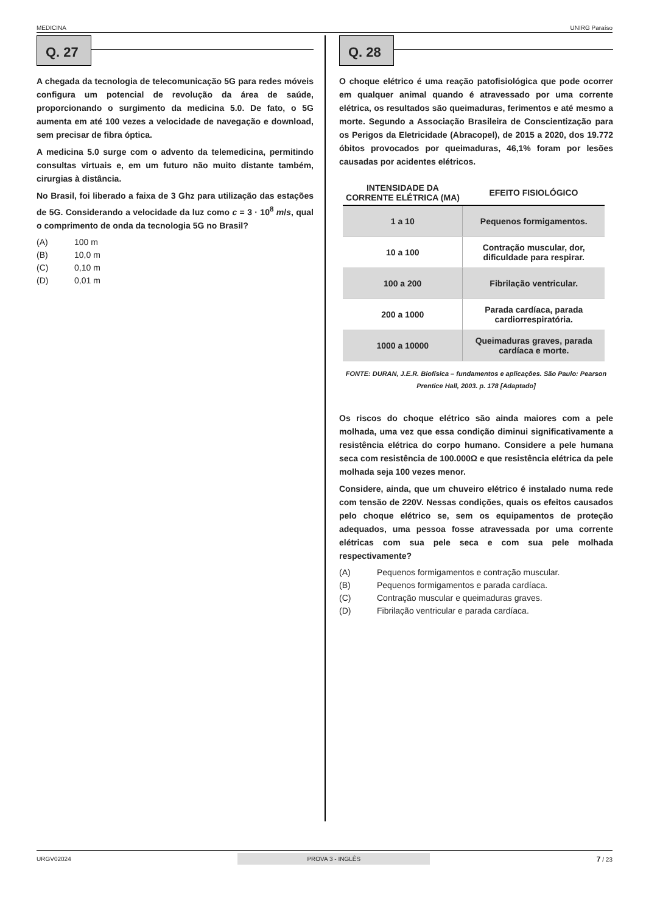MEDICINA UNIRG Paraíso
Q. 27
A chegada da tecnologia de telecomunicação 5G para redes móveis configura um potencial de revolução da área de saúde, proporcionando o surgimento da medicina 5.0. De fato, o 5G aumenta em até 100 vezes a velocidade de navegação e download, sem precisar de fibra óptica.
A medicina 5.0 surge com o advento da telemedicina, permitindo consultas virtuais e, em um futuro não muito distante também, cirurgias à distância.
No Brasil, foi liberado a faixa de 3 Ghz para utilização das estações de 5G. Considerando a velocidade da luz como c = 3 · 10<sup>8</sup> m/s, qual o comprimento de onda da tecnologia 5G no Brasil?
(A) 100 m
(B) 10,0 m
(C) 0,10 m
(D) 0,01 m
Q. 28
O choque elétrico é uma reação patofisiológica que pode ocorrer em qualquer animal quando é atravessado por uma corrente elétrica, os resultados são queimaduras, ferimentos e até mesmo a morte. Segundo a Associação Brasileira de Conscientização para os Perigos da Eletricidade (Abracopel), de 2015 a 2020, dos 19.772 óbitos provocados por queimaduras, 46,1% foram por lesões causadas por acidentes elétricos.
| INTENSIDADE DA CORRENTE ELÉTRICA (MA) | EFEITO FISIOLÓGICO |
| --- | --- |
| 1 a 10 | Pequenos formigamentos. |
| 10 a 100 | Contração muscular, dor, dificuldade para respirar. |
| 100 a 200 | Fibrilação ventricular. |
| 200 a 1000 | Parada cardíaca, parada cardiorrespiratória. |
| 1000 a 10000 | Queimaduras graves, parada cardíaca e morte. |
FONTE: DURAN, J.E.R. Biofísica – fundamentos e aplicações. São Paulo: Pearson Prentice Hall, 2003. p. 178 [Adaptado]
Os riscos do choque elétrico são ainda maiores com a pele molhada, uma vez que essa condição diminui significativamente a resistência elétrica do corpo humano. Considere a pele humana seca com resistência de 100.000Ω e que resistência elétrica da pele molhada seja 100 vezes menor.
Considere, ainda, que um chuveiro elétrico é instalado numa rede com tensão de 220V. Nessas condições, quais os efeitos causados pelo choque elétrico se, sem os equipamentos de proteção adequados, uma pessoa fosse atravessada por uma corrente elétricas com sua pele seca e com sua pele molhada respectivamente?
(A) Pequenos formigamentos e contração muscular.
(B) Pequenos formigamentos e parada cardíaca.
(C) Contração muscular e queimaduras graves.
(D) Fibrilação ventricular e parada cardíaca.
URGV02024 PROVA 3 - INGLÊS 7 / 23